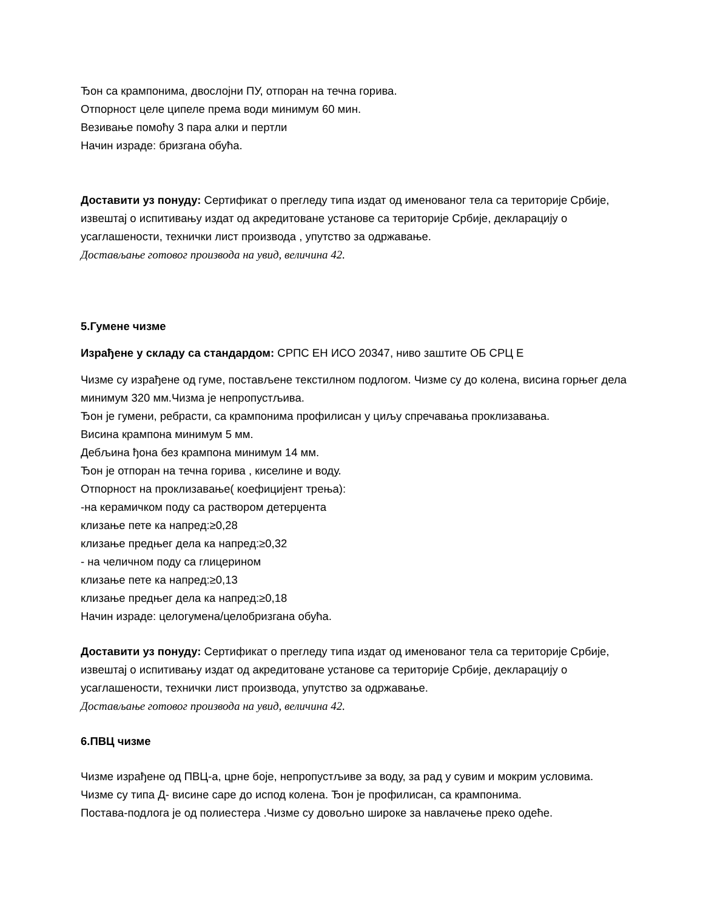Ђон са крампонима, двослојни ПУ, отпоран на течна горива.
Отпорност целе ципеле према води минимум 60 мин.
Везивање помоћу 3 пара алки и пертли
Начин израде: бризгана обућа.
Доставити уз понуду: Сертификат о прегледу типа издат од именованог тела са територије Србије, извештај о испитивању издат од акредитоване установе са територије Србије, декларацију о усаглашености, технички лист производа , упутство за одржавање.
Достављање готовог производа на увид, величина 42.
5.Гумене чизме
Израђене у складу са стандардом: СРПС ЕН ИСО 20347, ниво заштите ОБ СРЦ Е
Чизме су израђене од гуме, постављене текстилном подлогом. Чизме су до колена, висина горњег дела минимум 320 мм.Чизма је непропустљива.
Ђон је гумени, ребрасти, са крампонима профилисан у циљу спречавања проклизавања.
Висина крампона минимум 5 мм.
Дебљина ђона без крампона минимум 14 мм.
Ђон је отпоран на течна горива , киселине и воду.
Отпорност на проклизавање( коефицијент трења):
-на керамичком поду са раствором детерџента
клизање пете ка напред:≥0,28
клизање предњег дела ка напред:≥0,32
- на челичном поду са глицерином
клизање пете ка напред:≥0,13
клизање предњег дела ка напред:≥0,18
Начин израде: целогумена/целобризгана обућа.
Доставити уз понуду: Сертификат о прегледу типа издат од именованог тела са територије Србије, извештај о испитивању издат од акредитоване установе са територије Србије, декларацију о усаглашености, технички лист производа, упутство за одржавање.
Достављање готовог производа на увид, величина 42.
6.ПВЦ чизме
Чизме израђене од ПВЦ-а, црне боје, непропустљиве за воду, за рад у сувим и мокрим условима.
Чизме су типа Д- висине саре до испод колена. Ђон је профилисан, са крампонима.
Постава-подлога је од полиестера .Чизме су довољно широке за навлачење преко одеће.